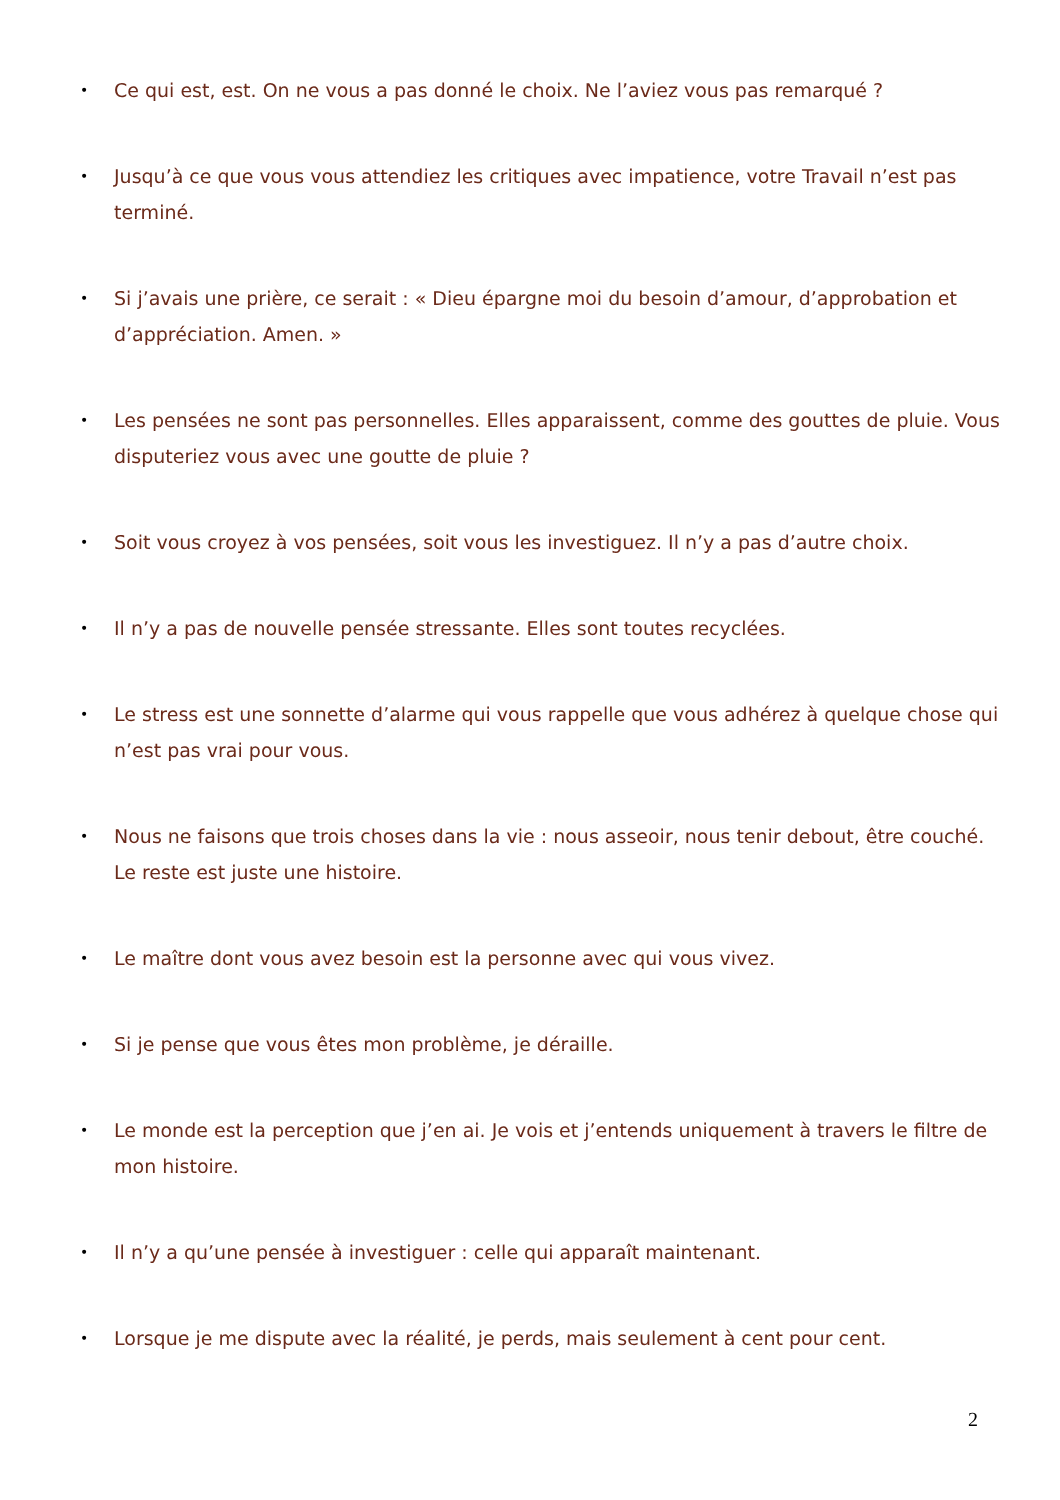• Ce qui est, est. On ne vous a pas donné le choix. Ne l’aviez vous pas remarqué ?
• Jusqu’à ce que vous vous attendiez les critiques avec impatience, votre Travail n’est pas terminé.
• Si j’avais une prière, ce serait : « Dieu épargne moi du besoin d’amour, d’approbation et d’appréciation. Amen. »
• Les pensées ne sont pas personnelles. Elles apparaissent, comme des gouttes de pluie. Vous disputeriez vous avec une goutte de pluie ?
• Soit vous croyez à vos pensées, soit vous les investiguez. Il n’y a pas d’autre choix.
• Il n’y a pas de nouvelle pensée stressante. Elles sont toutes recyclées.
• Le stress est une sonnette d’alarme qui vous rappelle que vous adhérez à quelque chose qui n’est pas vrai pour vous.
• Nous ne faisons que trois choses dans la vie : nous asseoir, nous tenir debout, être couché. Le reste est juste une histoire.
• Le maître dont vous avez besoin est la personne avec qui vous vivez.
• Si je pense que vous êtes mon problème, je déraille.
• Le monde est la perception que j’en ai. Je vois et j’entends uniquement à travers le filtre de mon histoire.
• Il n’y a qu’une pensée à investiguer : celle qui apparaît maintenant.
• Lorsque je me dispute avec la réalité, je perds, mais seulement à cent pour cent.
2